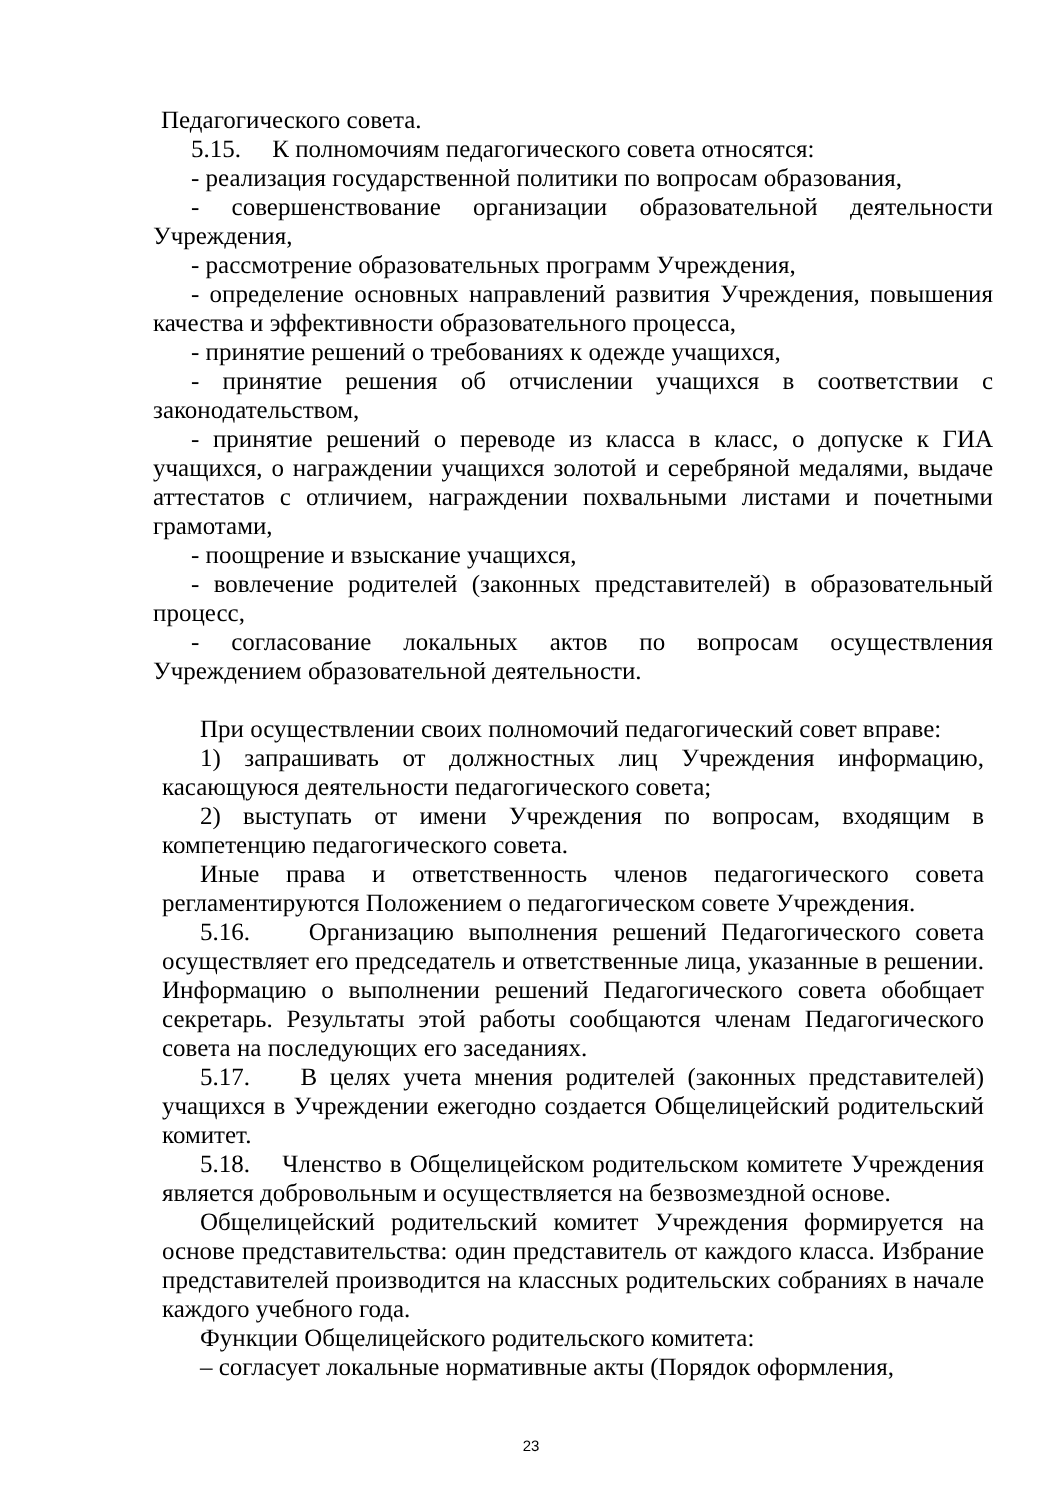Педагогического совета.
5.15. К полномочиям педагогического совета относятся:
- реализация государственной политики по вопросам образования,
- совершенствование организации образовательной деятельности Учреждения,
- рассмотрение образовательных программ Учреждения,
- определение основных направлений развития Учреждения, повышения качества и эффективности образовательного процесса,
- принятие решений о требованиях к одежде учащихся,
- принятие решения об отчислении учащихся в соответствии с законодательством,
- принятие решений о переводе из класса в класс, о допуске к ГИА учащихся, о награждении учащихся золотой и серебряной медалями, выдаче аттестатов с отличием, награждении похвальными листами и почетными грамотами,
- поощрение и взыскание учащихся,
- вовлечение родителей (законных представителей) в образовательный процесс,
- согласование локальных актов по вопросам осуществления Учреждением образовательной деятельности.
При осуществлении своих полномочий педагогический совет вправе:
1) запрашивать от должностных лиц Учреждения информацию, касающуюся деятельности педагогического совета;
2) выступать от имени Учреждения по вопросам, входящим в компетенцию педагогического совета.
Иные права и ответственность членов педагогического совета регламентируются Положением о педагогическом совете Учреждения.
5.16. Организацию выполнения решений Педагогического совета осуществляет его председатель и ответственные лица, указанные в решении. Информацию о выполнении решений Педагогического совета обобщает секретарь. Результаты этой работы сообщаются членам Педагогического совета на последующих его заседаниях.
5.17. В целях учета мнения родителей (законных представителей) учащихся в Учреждении ежегодно создается Общелицейский родительский комитет.
5.18. Членство в Общелицейском родительском комитете Учреждения является добровольным и осуществляется на безвозмездной основе.
Общелицейский родительский комитет Учреждения формируется на основе представительства: один представитель от каждого класса. Избрание представителей производится на классных родительских собраниях в начале каждого учебного года.
Функции Общелицейского родительского комитета:
– согласует локальные нормативные акты (Порядок оформления,
23